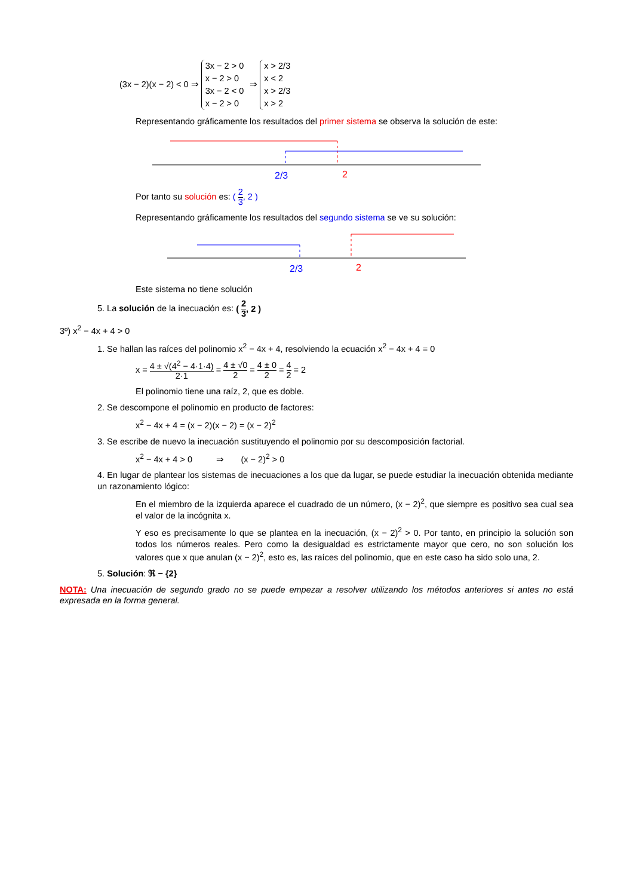(3x − 2)(x − 2) < 0 ⇒ 3x − 2 > 0
x − 2 > 0
3x − 2 < 0
x − 2 > 0 ⇒ x > 2/3
x < 2
x > 2/3
x > 2
Representando gráficamente los resultados del primer sistema se observa la solución de este:
2/3
2
Por tanto su solución es: ( 2 3, 2 )
Representando gráficamente los resultados del segundo sistema se ve su solución:
2/3
2
Este sistema no tiene solución
5. La solución de la inecuación es: ( 2 3, 2 )
3º) x<sup>2</sup> − 4x + 4 > 0
1. Se hallan las raíces del polinomio x<sup>2</sup> − 4x + 4, resolviendo la ecuación x<sup>2</sup> − 4x + 4 = 0
x = 4 ± √(4<sup>2</sup> − 4·1·4) 2·1 = 4 ± √0 2 = 4 ± 0 2 = 4 2 = 2
El polinomio tiene una raíz, 2, que es doble.
2. Se descompone el polinomio en producto de factores:
x<sup>2</sup> − 4x + 4 = (x − 2)(x − 2) = (x − 2)<sup>2</sup>
3. Se escribe de nuevo la inecuación sustituyendo el polinomio por su descomposición factorial.
x<sup>2</sup> − 4x + 4 > 0 ⇒ (x − 2)<sup>2</sup> > 0
4. En lugar de plantear los sistemas de inecuaciones a los que da lugar, se puede estudiar la inecuación obtenida mediante un razonamiento lógico:
En el miembro de la izquierda aparece el cuadrado de un número, (x − 2)<sup>2</sup>, que siempre es positivo sea cual sea el valor de la incógnita x.
Y eso es precisamente lo que se plantea en la inecuación, (x − 2)<sup>2</sup> > 0. Por tanto, en principio la solución son todos los números reales. Pero como la desigualdad es estrictamente mayor que cero, no son solución los valores que x que anulan (x − 2)<sup>2</sup>, esto es, las raíces del polinomio, que en este caso ha sido solo una, 2.
5. Solución: ℜ − {2}
NOTA: Una inecuación de segundo grado no se puede empezar a resolver utilizando los métodos anteriores si antes no está expresada en la forma general.